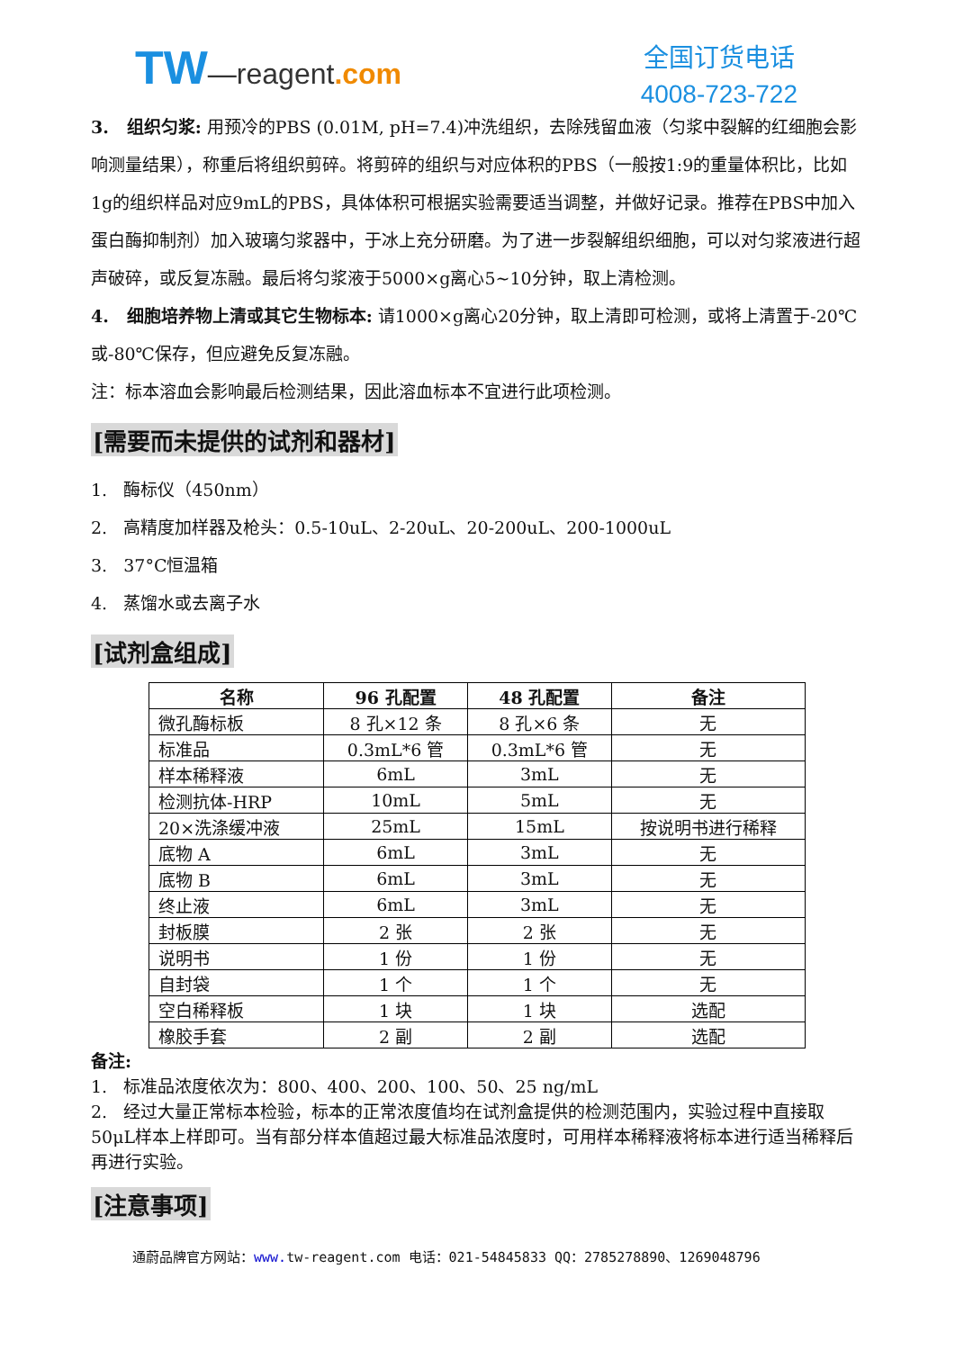TW—reagent.com
全国订货电话
4008-723-722
3. 组织匀浆: 用预冷的PBS (0.01M, pH=7.4)冲洗组织，去除残留血液（匀浆中裂解的红细胞会影响测量结果），称重后将组织剪碎。将剪碎的组织与对应体积的PBS（一般按1:9的重量体积比，比如1g的组织样品对应9mL的PBS，具体体积可根据实验需要适当调整，并做好记录。推荐在PBS中加入蛋白酶抑制剂）加入玻璃匀浆器中，于冰上充分研磨。为了进一步裂解组织细胞，可以对匀浆液进行超声破碎，或反复冻融。最后将匀浆液于5000×g离心5~10分钟，取上清检测。
4. 细胞培养物上清或其它生物标本: 请1000×g离心20分钟，取上清即可检测，或将上清置于-20℃或-80℃保存，但应避免反复冻融。
注：标本溶血会影响最后检测结果，因此溶血标本不宜进行此项检测。
[需要而未提供的试剂和器材]
1. 酶标仪（450nm）
2. 高精度加样器及枪头：0.5-10uL、2-20uL、20-200uL、200-1000uL
3. 37°C恒温箱
4. 蒸馏水或去离子水
[试剂盒组成]
| 名称 | 96 孔配置 | 48 孔配置 | 备注 |
| --- | --- | --- | --- |
| 微孔酶标板 | 8 孔×12 条 | 8 孔×6 条 | 无 |
| 标准品 | 0.3mL*6 管 | 0.3mL*6 管 | 无 |
| 样本稀释液 | 6mL | 3mL | 无 |
| 检测抗体-HRP | 10mL | 5mL | 无 |
| 20×洗涤缓冲液 | 25mL | 15mL | 按说明书进行稀释 |
| 底物 A | 6mL | 3mL | 无 |
| 底物 B | 6mL | 3mL | 无 |
| 终止液 | 6mL | 3mL | 无 |
| 封板膜 | 2 张 | 2 张 | 无 |
| 说明书 | 1 份 | 1 份 | 无 |
| 自封袋 | 1 个 | 1 个 | 无 |
| 空白稀释板 | 1 块 | 1 块 | 选配 |
| 橡胶手套 | 2 副 | 2 副 | 选配 |
备注:
1. 标准品浓度依次为：800、400、200、100、50、25 ng/mL
2. 经过大量正常标本检验，标本的正常浓度值均在试剂盒提供的检测范围内，实验过程中直接取50μL样本上样即可。当有部分样本值超过最大标准品浓度时，可用样本稀释液将标本进行适当稀释后再进行实验。
[注意事项]
通蔚品牌官方网站：www. tw-reagent.com 电话：021-54845833 QQ：2785278890、1269048796